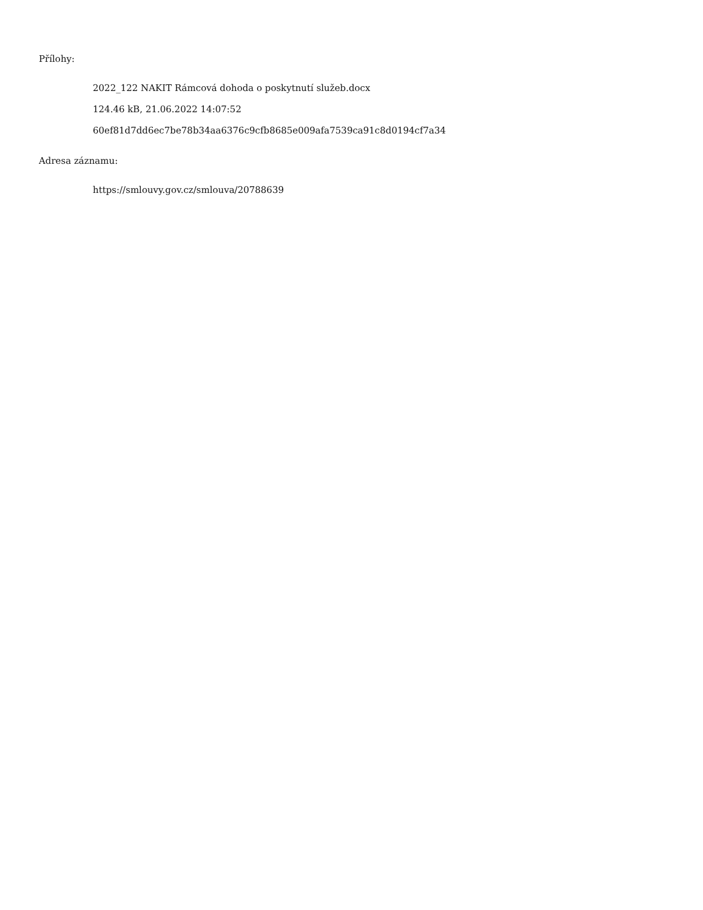Přílohy:
2022_122 NAKIT Rámcová dohoda o poskytnutí služeb.docx
124.46 kB, 21.06.2022 14:07:52
60ef81d7dd6ec7be78b34aa6376c9cfb8685e009afa7539ca91c8d0194cf7a34
Adresa záznamu:
https://smlouvy.gov.cz/smlouva/20788639